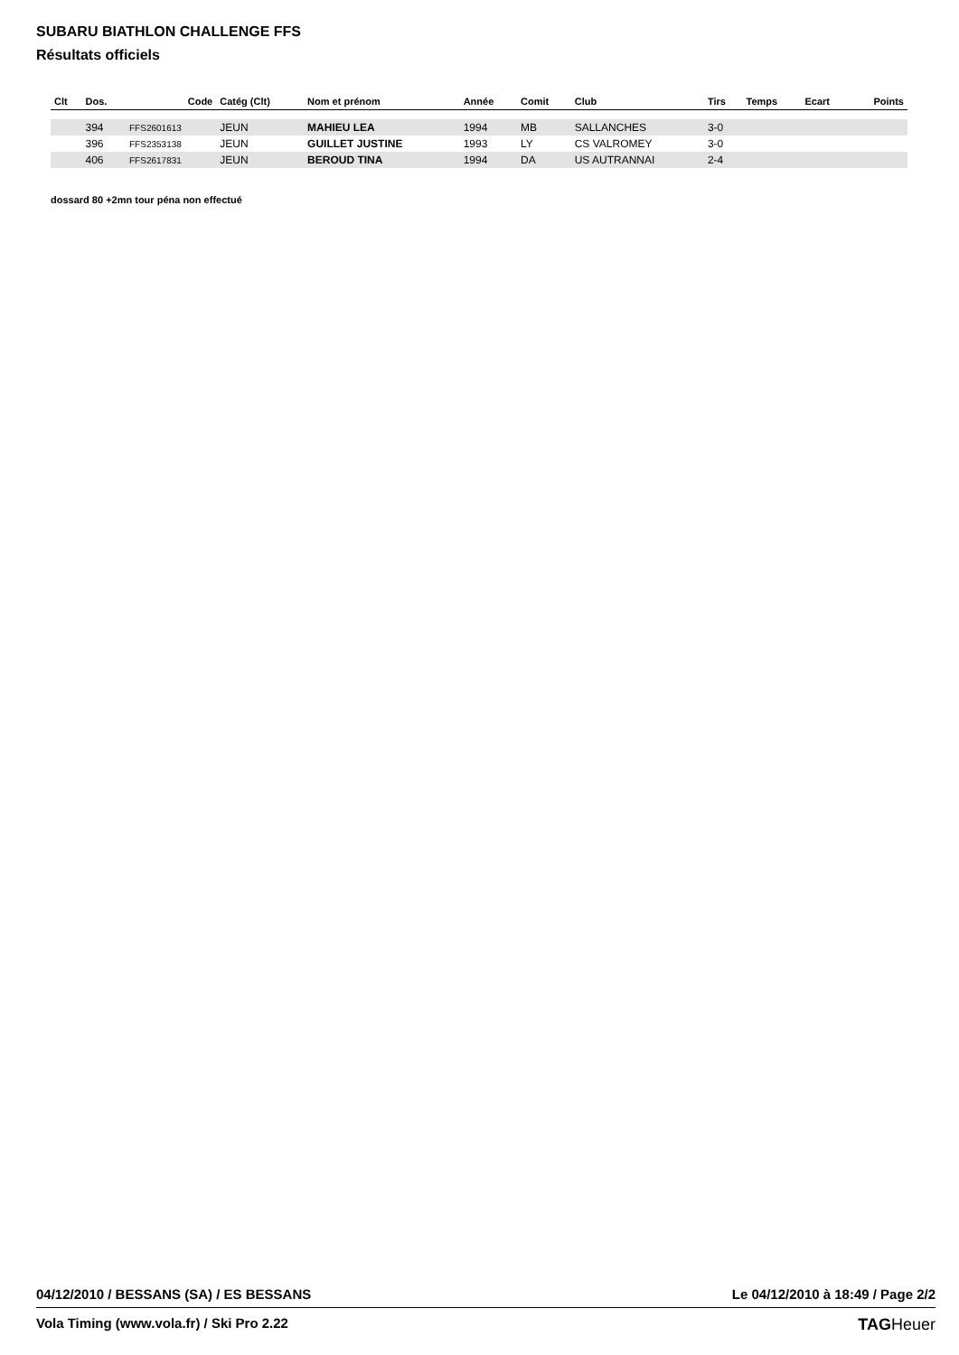SUBARU BIATHLON CHALLENGE FFS
Résultats officiels
| Clt | Dos. | Code | Catég (Clt) | Nom et prénom | Année | Comit | Club | Tirs | Temps | Ecart | Points |
| --- | --- | --- | --- | --- | --- | --- | --- | --- | --- | --- | --- |
| | 394 | FFS2601613 | JEUN | MAHIEU LEA | 1994 | MB | SALLANCHES | 3-0 | | | |
| | 396 | FFS2353138 | JEUN | GUILLET JUSTINE | 1993 | LY | CS VALROMEY | 3-0 | | | |
| | 406 | FFS2617831 | JEUN | BEROUD TINA | 1994 | DA | US AUTRANNAI | 2-4 | | | |
dossard 80 +2mn tour péna non effectué
04/12/2010 / BESSANS (SA) / ES BESSANS Le 04/12/2010 à 18:49 / Page 2/2
Vola Timing (www.vola.fr) / Ski Pro 2.22 TAGHeuer